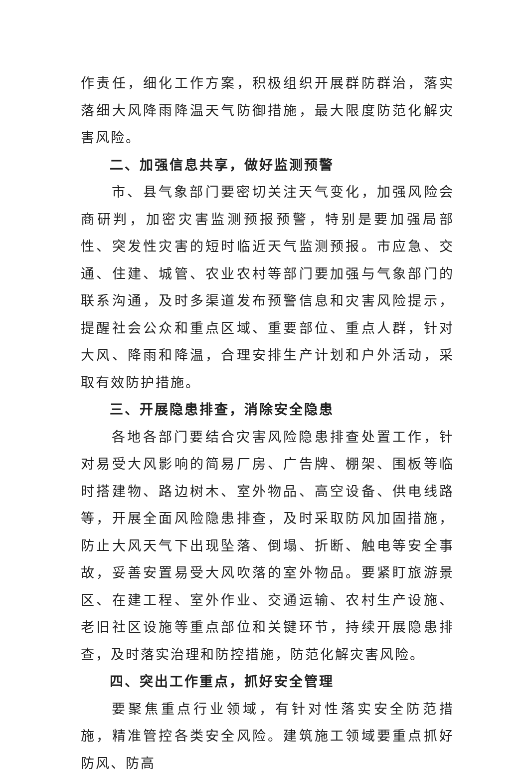作责任，细化工作方案，积极组织开展群防群治，落实落细大风降雨降温天气防御措施，最大限度防范化解灾害风险。
二、加强信息共享，做好监测预警
市、县气象部门要密切关注天气变化，加强风险会商研判，加密灾害监测预报预警，特别是要加强局部性、突发性灾害的短时临近天气监测预报。市应急、交通、住建、城管、农业农村等部门要加强与气象部门的联系沟通，及时多渠道发布预警信息和灾害风险提示，提醒社会公众和重点区域、重要部位、重点人群，针对大风、降雨和降温，合理安排生产计划和户外活动，采取有效防护措施。
三、开展隐患排查，消除安全隐患
各地各部门要结合灾害风险隐患排查处置工作，针对易受大风影响的简易厂房、广告牌、棚架、围板等临时搭建物、路边树木、室外物品、高空设备、供电线路等，开展全面风险隐患排查，及时采取防风加固措施，防止大风天气下出现坠落、倒塌、折断、触电等安全事故，妥善安置易受大风吹落的室外物品。要紧盯旅游景区、在建工程、室外作业、交通运输、农村生产设施、老旧社区设施等重点部位和关键环节，持续开展隐患排查，及时落实治理和防控措施，防范化解灾害风险。
四、突出工作重点，抓好安全管理
要聚焦重点行业领域，有针对性落实安全防范措施，精准管控各类安全风险。建筑施工领域要重点抓好防风、防高